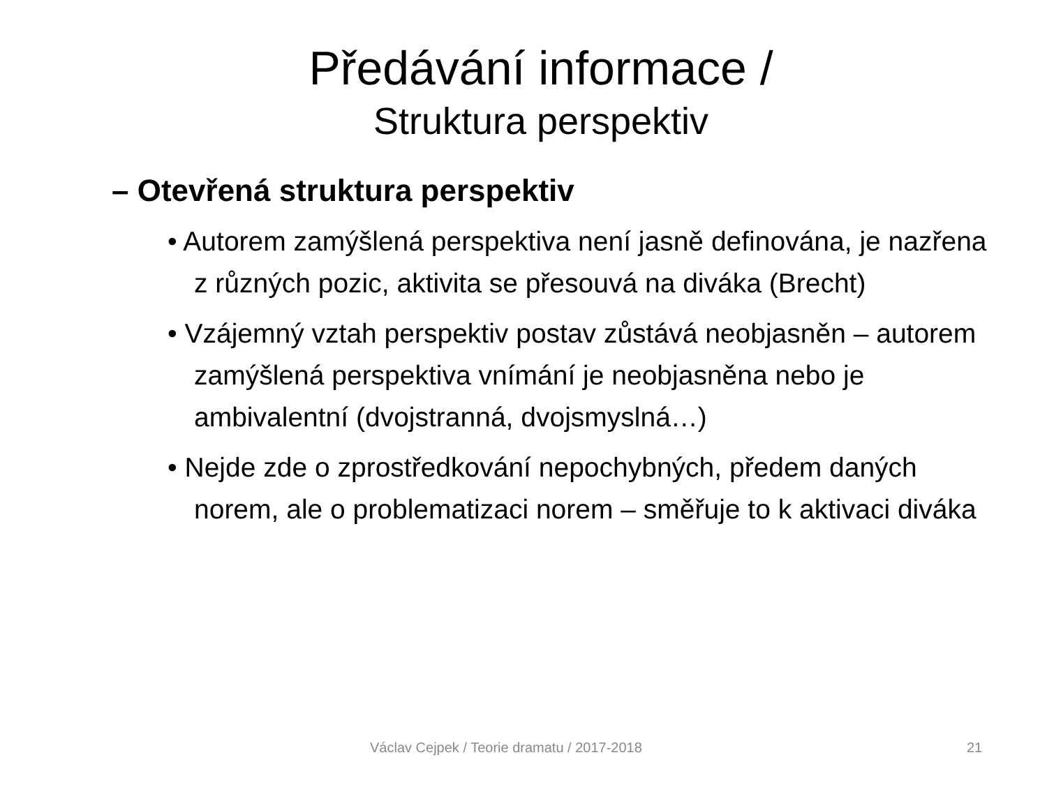Předávání informace /
Struktura perspektiv
– Otevřená struktura perspektiv
• Autorem zamýšlená perspektiva není jasně definována, je nazřena z různých pozic, aktivita se přesouvá na diváka (Brecht)
• Vzájemný vztah perspektiv postav zůstává neobjasněn – autorem zamýšlená perspektiva vnímání je neobjasněna nebo je ambivalentní (dvojstranná, dvojsmyslná…)
• Nejde zde o zprostředkování nepochybných, předem daných norem, ale o problematizaci norem – směřuje to k aktivaci diváka
Václav Cejpek / Teorie dramatu / 2017-2018 21